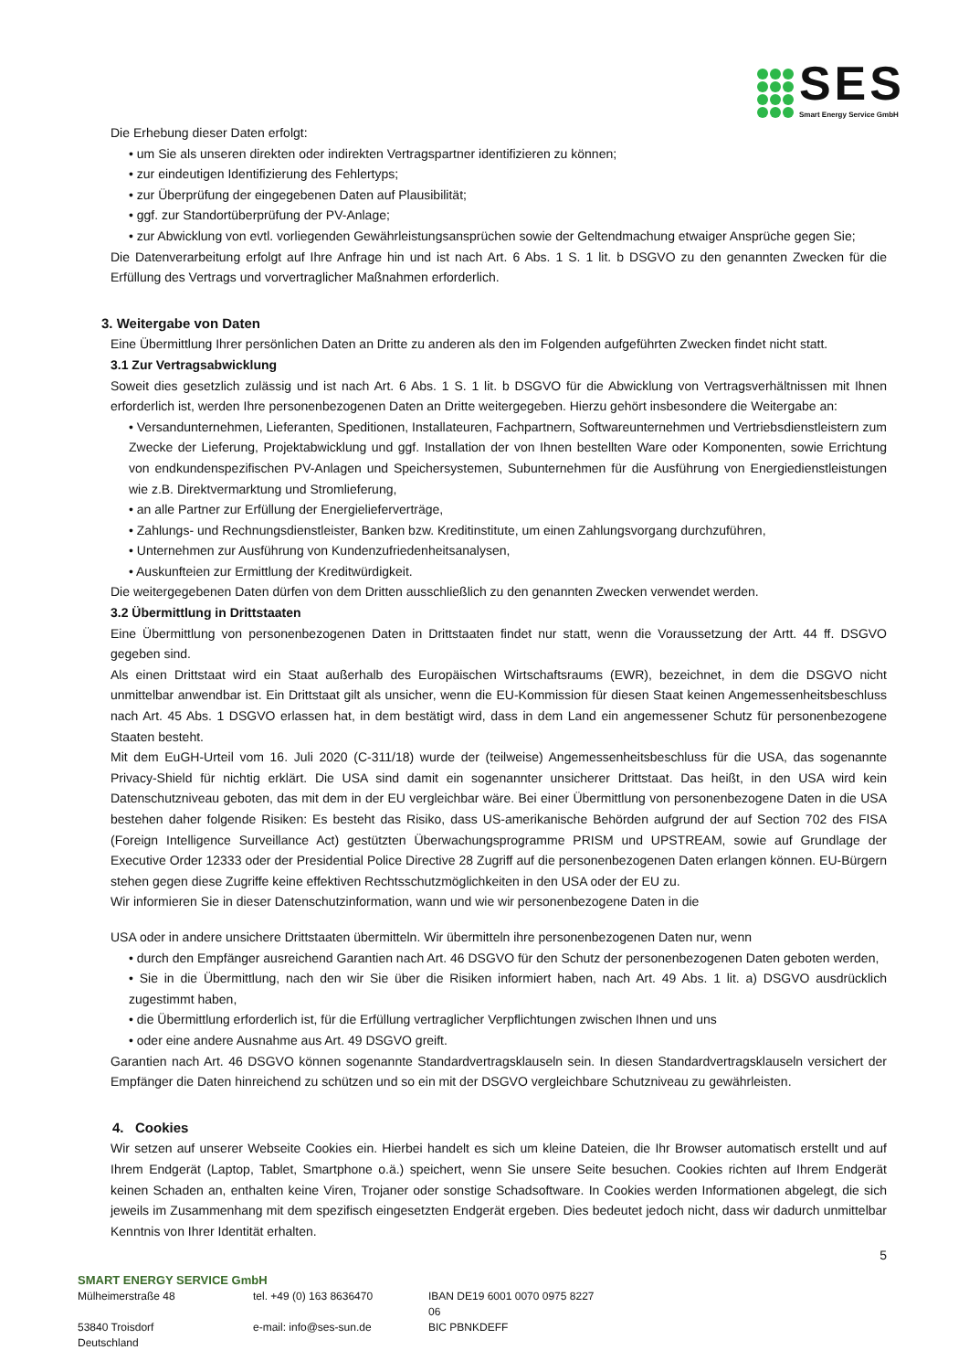SES
Smart Energy Service GmbH
Die Erhebung dieser Daten erfolgt:
• um Sie als unseren direkten oder indirekten Vertragspartner identifizieren zu können;
• zur eindeutigen Identifizierung des Fehlertyps;
• zur Überprüfung der eingegebenen Daten auf Plausibilität;
• ggf. zur Standortüberprüfung der PV-Anlage;
• zur Abwicklung von evtl. vorliegenden Gewährleistungsansprüchen sowie der Geltendmachung etwaiger Ansprüche gegen Sie;
Die Datenverarbeitung erfolgt auf Ihre Anfrage hin und ist nach Art. 6 Abs. 1 S. 1 lit. b DSGVO zu den genannten Zwecken für die Erfüllung des Vertrags und vorvertraglicher Maßnahmen erforderlich.
3. Weitergabe von Daten
Eine Übermittlung Ihrer persönlichen Daten an Dritte zu anderen als den im Folgenden aufgeführten Zwecken findet nicht statt.
3.1 Zur Vertragsabwicklung
Soweit dies gesetzlich zulässig und ist nach Art. 6 Abs. 1 S. 1 lit. b DSGVO für die Abwicklung von Vertragsverhältnissen mit Ihnen erforderlich ist, werden Ihre personenbezogenen Daten an Dritte weitergegeben. Hierzu gehört insbesondere die Weitergabe an:
• Versandunternehmen, Lieferanten, Speditionen, Installateuren, Fachpartnern, Softwareunternehmen und Vertriebsdienstleistern zum Zwecke der Lieferung, Projektabwicklung und ggf. Installation der von Ihnen bestellten Ware oder Komponenten, sowie Errichtung von endkundenspezifischen PV-Anlagen und Speichersystemen, Subunternehmen für die Ausführung von Energiedienstleistungen wie z.B. Direktvermarktung und Stromlieferung,
• an alle Partner zur Erfüllung der Energielieferverträge,
• Zahlungs- und Rechnungsdienstleister, Banken bzw. Kreditinstitute, um einen Zahlungsvorgang durchzuführen,
• Unternehmen zur Ausführung von Kundenzufriedenheitsanalysen,
• Auskunfteien zur Ermittlung der Kreditwürdigkeit.
Die weitergegebenen Daten dürfen von dem Dritten ausschließlich zu den genannten Zwecken verwendet werden.
3.2 Übermittlung in Drittstaaten
Eine Übermittlung von personenbezogenen Daten in Drittstaaten findet nur statt, wenn die Voraussetzung der Artt. 44 ff. DSGVO gegeben sind.
Als einen Drittstaat wird ein Staat außerhalb des Europäischen Wirtschaftsraums (EWR), bezeichnet, in dem die DSGVO nicht unmittelbar anwendbar ist. Ein Drittstaat gilt als unsicher, wenn die EU-Kommission für diesen Staat keinen Angemessenheitsbeschluss nach Art. 45 Abs. 1 DSGVO erlassen hat, in dem bestätigt wird, dass in dem Land ein angemessener Schutz für personenbezogene Staaten besteht.
Mit dem EuGH-Urteil vom 16. Juli 2020 (C-311/18) wurde der (teilweise) Angemessenheitsbeschluss für die USA, das sogenannte Privacy-Shield für nichtig erklärt. Die USA sind damit ein sogenannter unsicherer Drittstaat. Das heißt, in den USA wird kein Datenschutzniveau geboten, das mit dem in der EU vergleichbar wäre. Bei einer Übermittlung von personenbezogene Daten in die USA bestehen daher folgende Risiken: Es besteht das Risiko, dass US-amerikanische Behörden aufgrund der auf Section 702 des FISA (Foreign Intelligence Surveillance Act) gestützten Überwachungsprogramme PRISM und UPSTREAM, sowie auf Grundlage der Executive Order 12333 oder der Presidential Police Directive 28 Zugriff auf die personenbezogenen Daten erlangen können. EU-Bürgern stehen gegen diese Zugriffe keine effektiven Rechtsschutzmöglichkeiten in den USA oder der EU zu.
Wir informieren Sie in dieser Datenschutzinformation, wann und wie wir personenbezogene Daten in die
USA oder in andere unsichere Drittstaaten übermitteln. Wir übermitteln ihre personenbezogenen Daten nur, wenn
• durch den Empfänger ausreichend Garantien nach Art. 46 DSGVO für den Schutz der personenbezogenen Daten geboten werden,
• Sie in die Übermittlung, nach den wir Sie über die Risiken informiert haben, nach Art. 49 Abs. 1 lit. a) DSGVO ausdrücklich zugestimmt haben,
• die Übermittlung erforderlich ist, für die Erfüllung vertraglicher Verpflichtungen zwischen Ihnen und uns
• oder eine andere Ausnahme aus Art. 49 DSGVO greift.
Garantien nach Art. 46 DSGVO können sogenannte Standardvertragsklauseln sein. In diesen Standardvertragsklauseln versichert der Empfänger die Daten hinreichend zu schützen und so ein mit der DSGVO vergleichbare Schutzniveau zu gewährleisten.
4. Cookies
Wir setzen auf unserer Webseite Cookies ein. Hierbei handelt es sich um kleine Dateien, die Ihr Browser automatisch erstellt und auf Ihrem Endgerät (Laptop, Tablet, Smartphone o.ä.) speichert, wenn Sie unsere Seite besuchen. Cookies richten auf Ihrem Endgerät keinen Schaden an, enthalten keine Viren, Trojaner oder sonstige Schadsoftware. In Cookies werden Informationen abgelegt, die sich jeweils im Zusammenhang mit dem spezifisch eingesetzten Endgerät ergeben. Dies bedeutet jedoch nicht, dass wir dadurch unmittelbar Kenntnis von Ihrer Identität erhalten.
5
SMART ENERGY SERVICE GmbH
Mülheimerstraße 48 tel. +49 (0) 163 8636470 IBAN DE19 6001 0070 0975 8227 06
53840 Troisdorf e-mail: info@ses-sun.de BIC PBNKDEFF
Deutschland